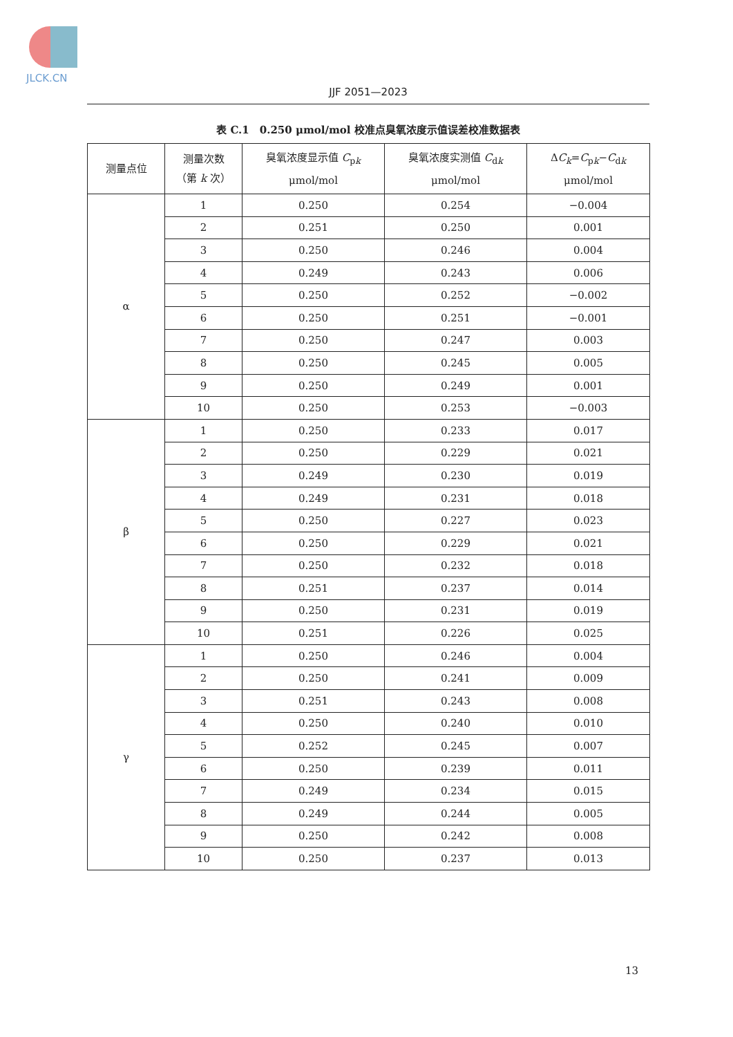JLCK.CN
JJF 2051—2023
表 C.1　0.250 μmol/mol 校准点臭氧浓度示值误差校准数据表
| 测量点位 | 测量次数 （第 k 次） | 臭氧浓度显示值 C<sub>pk</sub> μmol/mol | 臭氧浓度实测值 C<sub>dk</sub> μmol/mol | Δ C<sub>k</sub>= C<sub>pk</sub>− C<sub>dk</sub> μmol/mol |
| --- | --- | --- | --- | --- |
| α | 1 | 0.250 | 0.254 | −0.004 |
| | 2 | 0.251 | 0.250 | 0.001 |
| | 3 | 0.250 | 0.246 | 0.004 |
| | 4 | 0.249 | 0.243 | 0.006 |
| | 5 | 0.250 | 0.252 | −0.002 |
| | 6 | 0.250 | 0.251 | −0.001 |
| | 7 | 0.250 | 0.247 | 0.003 |
| | 8 | 0.250 | 0.245 | 0.005 |
| | 9 | 0.250 | 0.249 | 0.001 |
| | 10 | 0.250 | 0.253 | −0.003 |
| β | 1 | 0.250 | 0.233 | 0.017 |
| | 2 | 0.250 | 0.229 | 0.021 |
| | 3 | 0.249 | 0.230 | 0.019 |
| | 4 | 0.249 | 0.231 | 0.018 |
| | 5 | 0.250 | 0.227 | 0.023 |
| | 6 | 0.250 | 0.229 | 0.021 |
| | 7 | 0.250 | 0.232 | 0.018 |
| | 8 | 0.251 | 0.237 | 0.014 |
| | 9 | 0.250 | 0.231 | 0.019 |
| | 10 | 0.251 | 0.226 | 0.025 |
| γ | 1 | 0.250 | 0.246 | 0.004 |
| | 2 | 0.250 | 0.241 | 0.009 |
| | 3 | 0.251 | 0.243 | 0.008 |
| | 4 | 0.250 | 0.240 | 0.010 |
| | 5 | 0.252 | 0.245 | 0.007 |
| | 6 | 0.250 | 0.239 | 0.011 |
| | 7 | 0.249 | 0.234 | 0.015 |
| | 8 | 0.249 | 0.244 | 0.005 |
| | 9 | 0.250 | 0.242 | 0.008 |
| | 10 | 0.250 | 0.237 | 0.013 |
13